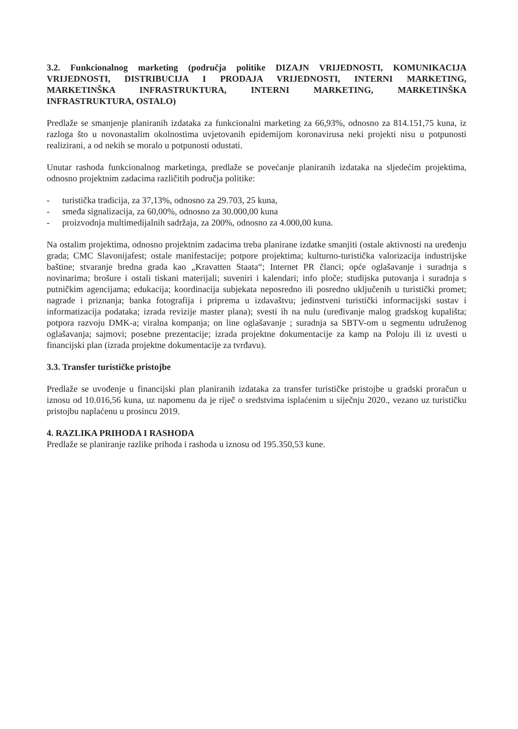3.2. Funkcionalnog marketing (područja politike DIZAJN VRIJEDNOSTI, KOMUNIKACIJA VRIJEDNOSTI, DISTRIBUCIJA I PRODAJA VRIJEDNOSTI, INTERNI MARKETING, MARKETINŠKA INFRASTRUKTURA, INTERNI MARKETING, MARKETINŠKA INFRASTRUKTURA, OSTALO)
Predlaže se smanjenje planiranih izdataka za funkcionalni marketing za 66,93%, odnosno za 814.151,75 kuna, iz razloga što u novonastalim okolnostima uvjetovanih epidemijom koronavirusa neki projekti nisu u potpunosti realizirani, a od nekih se moralo u potpunosti odustati.
Unutar rashoda funkcionalnog marketinga, predlaže se povećanje planiranih izdataka na sljedećim projektima, odnosno projektnim zadacima različitih područja politike:
- turistička tradicija, za 37,13%, odnosno za 29.703, 25 kuna,
- smeđa signalizacija, za 60,00%, odnosno za 30.000,00 kuna
- proizvodnja multimedijalnih sadržaja, za 200%, odnosno za 4.000,00 kuna.
Na ostalim projektima, odnosno projektnim zadacima treba planirane izdatke smanjiti (ostale aktivnosti na uređenju grada; CMC Slavonijafest; ostale manifestacije; potpore projektima; kulturno-turistička valorizacija industrijske baštine; stvaranje bredna grada kao „Kravatten Staata“; Internet PR članci; opće oglašavanje i suradnja s novinarima; brošure i ostali tiskani materijali; suveniri i kalendari; info ploče; studijska putovanja i suradnja s putničkim agencijama; edukacija; koordinacija subjekata neposredno ili posredno uključenih u turistički promet; nagrade i priznanja; banka fotografija i priprema u izdavaštvu; jedinstveni turistički informacijski sustav i informatizacija podataka; izrada revizije master plana); svesti ih na nulu (uređivanje malog gradskog kupališta; potpora razvoju DMK-a; viralna kompanja; on line oglašavanje ; suradnja sa SBTV-om u segmentu udruženog oglašavanja; sajmovi; posebne prezentacije; izrada projektne dokumentacije za kamp na Poloju ili iz uvesti u financijski plan (izrada projektne dokumentacije za tvrđavu).
3.3. Transfer turističke pristojbe
Predlaže se uvođenje u financijski plan planiranih izdataka za transfer turističke pristojbe u gradski proračun u iznosu od 10.016,56 kuna, uz napomenu da je riječ o sredstvima isplaćenim u siječnju 2020., vezano uz turističku pristojbu naplaćenu u prosincu 2019.
4. RAZLIKA PRIHODA I RASHODA
Predlaže se planiranje razlike prihoda i rashoda u iznosu od 195.350,53 kune.